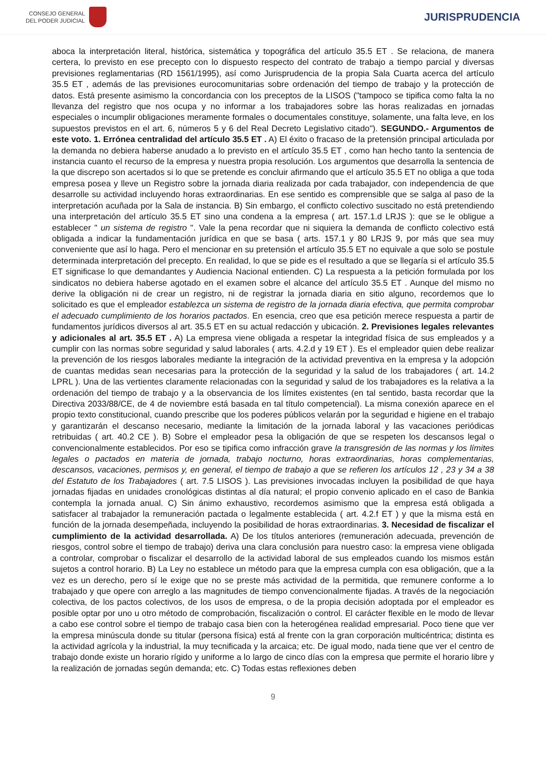CONSEJO GENERAL
DEL PODER JUDICIAL
JURISPRUDENCIA
aboca la interpretación literal, histórica, sistemática y topográfica del artículo 35.5 ET . Se relaciona, de manera certera, lo previsto en ese precepto con lo dispuesto respecto del contrato de trabajo a tiempo parcial y diversas previsiones reglamentarias (RD 1561/1995), así como Jurisprudencia de la propia Sala Cuarta acerca del artículo 35.5 ET , además de las previsiones eurocomunitarias sobre ordenación del tiempo de trabajo y la protección de datos. Está presente asimismo la concordancia con los preceptos de la LISOS ("tampoco se tipifica como falta la no llevanza del registro que nos ocupa y no informar a los trabajadores sobre las horas realizadas en jornadas especiales o incumplir obligaciones meramente formales o documentales constituye, solamente, una falta leve, en los supuestos previstos en el art. 6, números 5 y 6 del Real Decreto Legislativo citado"). SEGUNDO.- Argumentos de este voto. 1. Errónea centralidad del artículo 35.5 ET . A) El éxito o fracaso de la pretensión principal articulada por la demanda no debiera haberse anudado a lo previsto en el artículo 35.5 ET , como han hecho tanto la sentencia de instancia cuanto el recurso de la empresa y nuestra propia resolución. Los argumentos que desarrolla la sentencia de la que discrepo son acertados si lo que se pretende es concluir afirmando que el artículo 35.5 ET no obliga a que toda empresa posea y lleve un Registro sobre la jornada diaria realizada por cada trabajador, con independencia de que desarrolle su actividad incluyendo horas extraordinarias. En ese sentido es comprensible que se salga al paso de la interpretación acuñada por la Sala de instancia. B) Sin embargo, el conflicto colectivo suscitado no está pretendiendo una interpretación del artículo 35.5 ET sino una condena a la empresa ( art. 157.1.d LRJS ): que se le obligue a establecer " un sistema de registro ". Vale la pena recordar que ni siquiera la demanda de conflicto colectivo está obligada a indicar la fundamentación jurídica en que se basa ( arts. 157.1 y 80 LRJS 9, por más que sea muy conveniente que así lo haga. Pero el mencionar en su pretensión el artículo 35.5 ET no equivale a que solo se postule determinada interpretación del precepto. En realidad, lo que se pide es el resultado a que se llegaría si el artículo 35.5 ET significase lo que demandantes y Audiencia Nacional entienden. C) La respuesta a la petición formulada por los sindicatos no debiera haberse agotado en el examen sobre el alcance del artículo 35.5 ET . Aunque del mismo no derive la obligación ni de crear un registro, ni de registrar la jornada diaria en sitio alguno, recordemos que lo solicitado es que el empleador establezca un sistema de registro de la jornada diaria efectiva, que permita comprobar el adecuado cumplimiento de los horarios pactados. En esencia, creo que esa petición merece respuesta a partir de fundamentos jurídicos diversos al art. 35.5 ET en su actual redacción y ubicación. 2. Previsiones legales relevantes y adicionales al art. 35.5 ET . A) La empresa viene obligada a respetar la integridad física de sus empleados y a cumplir con las normas sobre seguridad y salud laborales ( arts. 4.2.d y 19 ET ). Es el empleador quien debe realizar la prevención de los riesgos laborales mediante la integración de la actividad preventiva en la empresa y la adopción de cuantas medidas sean necesarias para la protección de la seguridad y la salud de los trabajadores ( art. 14.2 LPRL ). Una de las vertientes claramente relacionadas con la seguridad y salud de los trabajadores es la relativa a la ordenación del tiempo de trabajo y a la observancia de los límites existentes (en tal sentido, basta recordar que la Directiva 2033/88/CE, de 4 de noviembre está basada en tal título competencial). La misma conexión aparece en el propio texto constitucional, cuando prescribe que los poderes públicos velarán por la seguridad e higiene en el trabajo y garantizarán el descanso necesario, mediante la limitación de la jornada laboral y las vacaciones periódicas retribuidas ( art. 40.2 CE ). B) Sobre el empleador pesa la obligación de que se respeten los descansos legal o convencionalmente establecidos. Por eso se tipifica como infracción grave la transgresión de las normas y los límites legales o pactados en materia de jornada, trabajo nocturno, horas extraordinarias, horas complementarias, descansos, vacaciones, permisos y, en general, el tiempo de trabajo a que se refieren los artículos 12 , 23 y 34 a 38 del Estatuto de los Trabajadores ( art. 7.5 LISOS ). Las previsiones invocadas incluyen la posibilidad de que haya jornadas fijadas en unidades cronológicas distintas al día natural; el propio convenio aplicado en el caso de Bankia contempla la jornada anual. C) Sin ánimo exhaustivo, recordemos asimismo que la empresa está obligada a satisfacer al trabajador la remuneración pactada o legalmente establecida ( art. 4.2.f ET ) y que la misma está en función de la jornada desempeñada, incluyendo la posibilidad de horas extraordinarias. 3. Necesidad de fiscalizar el cumplimiento de la actividad desarrollada. A) De los títulos anteriores (remuneración adecuada, prevención de riesgos, control sobre el tiempo de trabajo) deriva una clara conclusión para nuestro caso: la empresa viene obligada a controlar, comprobar o fiscalizar el desarrollo de la actividad laboral de sus empleados cuando los mismos están sujetos a control horario. B) La Ley no establece un método para que la empresa cumpla con esa obligación, que a la vez es un derecho, pero sí le exige que no se preste más actividad de la permitida, que remunere conforme a lo trabajado y que opere con arreglo a las magnitudes de tiempo convencionalmente fijadas. A través de la negociación colectiva, de los pactos colectivos, de los usos de empresa, o de la propia decisión adoptada por el empleador es posible optar por uno u otro método de comprobación, fiscalización o control. El carácter flexible en le modo de llevar a cabo ese control sobre el tiempo de trabajo casa bien con la heterogénea realidad empresarial. Poco tiene que ver la empresa minúscula donde su titular (persona física) está al frente con la gran corporación multicéntrica; distinta es la actividad agrícola y la industrial, la muy tecnificada y la arcaica; etc. De igual modo, nada tiene que ver el centro de trabajo donde existe un horario rígido y uniforme a lo largo de cinco días con la empresa que permite el horario libre y la realización de jornadas según demanda; etc. C) Todas estas reflexiones deben
9